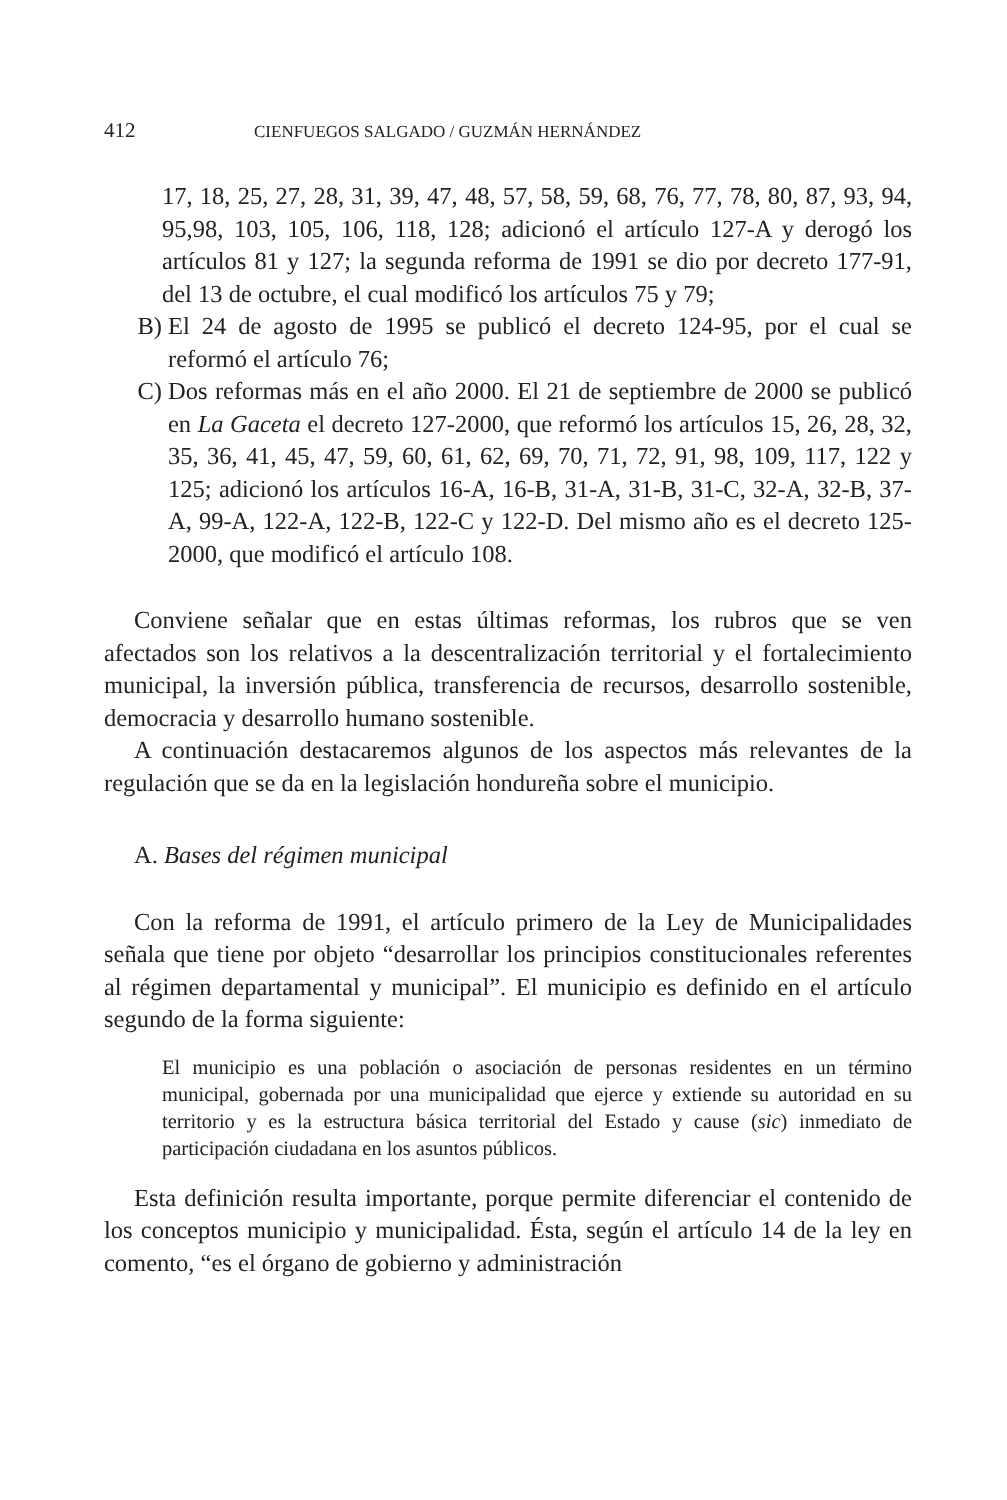412 CIENFUEGOS SALGADO / GUZMÁN HERNÁNDEZ
17, 18, 25, 27, 28, 31, 39, 47, 48, 57, 58, 59, 68, 76, 77, 78, 80, 87, 93, 94, 95,98, 103, 105, 106, 118, 128; adicionó el artículo 127-A y derogó los artículos 81 y 127; la segunda reforma de 1991 se dio por decreto 177-91, del 13 de octubre, el cual modificó los artículos 75 y 79;
B) El 24 de agosto de 1995 se publicó el decreto 124-95, por el cual se reformó el artículo 76;
C) Dos reformas más en el año 2000. El 21 de septiembre de 2000 se publicó en La Gaceta el decreto 127-2000, que reformó los artículos 15, 26, 28, 32, 35, 36, 41, 45, 47, 59, 60, 61, 62, 69, 70, 71, 72, 91, 98, 109, 117, 122 y 125; adicionó los artículos 16-A, 16-B, 31-A, 31-B, 31-C, 32-A, 32-B, 37-A, 99-A, 122-A, 122-B, 122-C y 122-D. Del mismo año es el decreto 125-2000, que modificó el artículo 108.
Conviene señalar que en estas últimas reformas, los rubros que se ven afectados son los relativos a la descentralización territorial y el fortalecimiento municipal, la inversión pública, transferencia de recursos, desarrollo sostenible, democracia y desarrollo humano sostenible.
A continuación destacaremos algunos de los aspectos más relevantes de la regulación que se da en la legislación hondureña sobre el municipio.
A. Bases del régimen municipal
Con la reforma de 1991, el artículo primero de la Ley de Municipalidades señala que tiene por objeto “desarrollar los principios constitucionales referentes al régimen departamental y municipal”. El municipio es definido en el artículo segundo de la forma siguiente:
El municipio es una población o asociación de personas residentes en un término municipal, gobernada por una municipalidad que ejerce y extiende su autoridad en su territorio y es la estructura básica territorial del Estado y cause (sic) inmediato de participación ciudadana en los asuntos públicos.
Esta definición resulta importante, porque permite diferenciar el contenido de los conceptos municipio y municipalidad. Ésta, según el artículo 14 de la ley en comento, “es el órgano de gobierno y administración